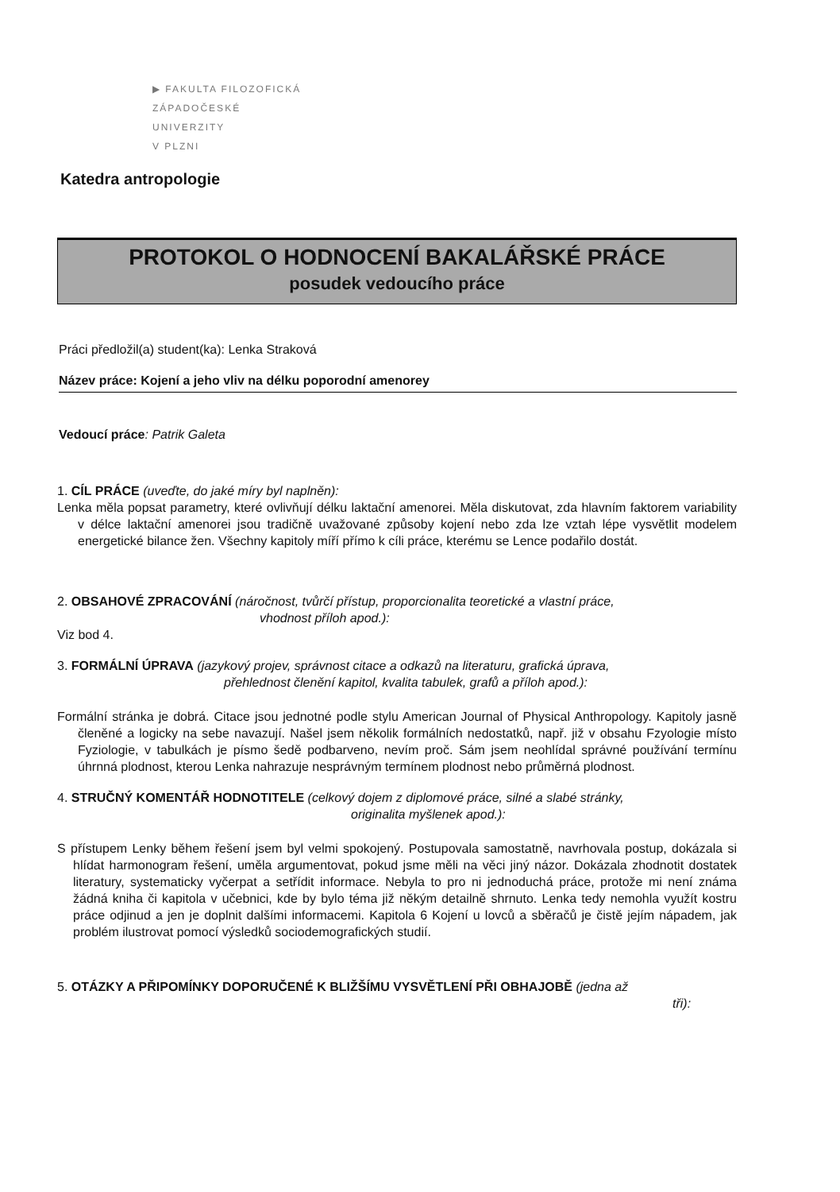▶ FAKULTA FILOZOFICKÁ
ZÁPADOČESKÉ
UNIVERZITY
V PLZNI
Katedra antropologie
PROTOKOL O HODNOCENÍ BAKALÁŘSKÉ PRÁCE
posudek vedoucího práce
Práci předložil(a) student(ka): Lenka Straková
Název práce: Kojení a jeho vliv na délku poporodní amenorey
Vedoucí práce: Patrik Galeta
1. CÍL PRÁCE (uveďte, do jaké míry byl naplněn):
Lenka měla popsat parametry, které ovlivňují délku laktační amenorei. Měla diskutovat, zda hlavním faktorem variability v délce laktační amenorei jsou tradičně uvažované způsoby kojení nebo zda lze vztah lépe vysvětlit modelem energetické bilance žen. Všechny kapitoly míří přímo k cíli práce, kterému se Lence podařilo dostát.
2. OBSAHOVÉ ZPRACOVÁNÍ (náročnost, tvůrčí přístup, proporcionalita teoretické a vlastní práce,
vhodnost příloh apod.):
Viz bod 4.
3. FORMÁLNÍ ÚPRAVA (jazykový projev, správnost citace a odkazů na literaturu, grafická úprava,
přehlednost členění kapitol, kvalita tabulek, grafů a příloh apod.):
Formální stránka je dobrá. Citace jsou jednotné podle stylu American Journal of Physical Anthropology. Kapitoly jasně členěné a logicky na sebe navazují. Našel jsem několik formálních nedostatků, např. již v obsahu Fzyologie místo Fyziologie, v tabulkách je písmo šedě podbarveno, nevím proč. Sám jsem neohlídal správné používání termínu úhrnná plodnost, kterou Lenka nahrazuje nesprávným termínem plodnost nebo průměrná plodnost.
4. STRUČNÝ KOMENTÁŘ HODNOTITELE (celkový dojem z diplomové práce, silné a slabé stránky,
originalita myšlenek apod.):
S přístupem Lenky během řešení jsem byl velmi spokojený. Postupovala samostatně, navrhovala postup, dokázala si hlídat harmonogram řešení, uměla argumentovat, pokud jsme měli na věci jiný názor. Dokázala zhodnotit dostatek literatury, systematicky vyčerpat a setřídit informace. Nebyla to pro ni jednoduchá práce, protože mi není známa žádná kniha či kapitola v učebnici, kde by bylo téma již někým detailně shrnuto. Lenka tedy nemohla využít kostru práce odjinud a jen je doplnit dalšími informacemi. Kapitola 6 Kojení u lovců a sběračů je čistě jejím nápadem, jak problém ilustrovat pomocí výsledků sociodemografických studií.
5. OTÁZKY A PŘIPOMÍNKY DOPORUČENÉ K BLIŽŠÍMU VYSVĚTLENÍ PŘI OBHAJOBĚ (jedna až
tři):